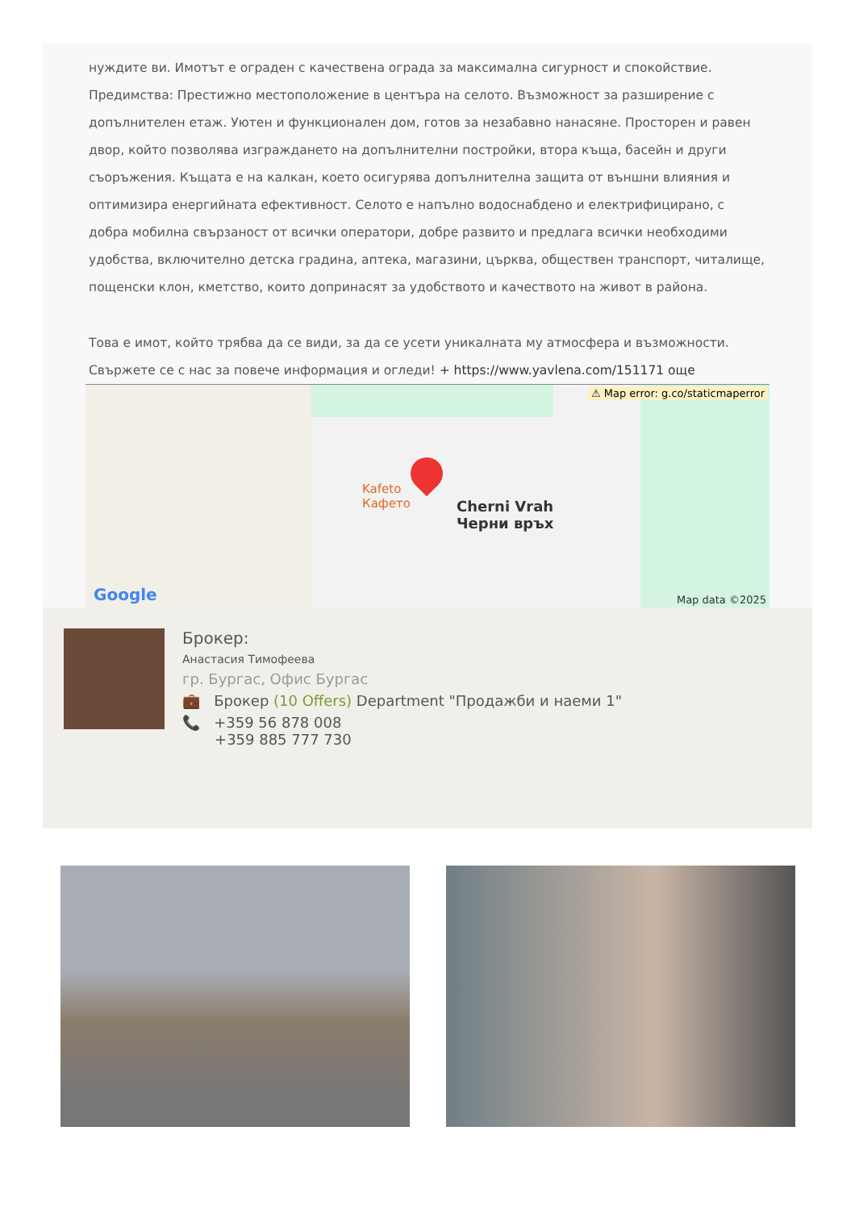нуждите ви. Имотът е ограден с качествена ограда за максимална сигурност и спокойствие. Предимства: Престижно местоположение в центъра на селото. Възможност за разширение с допълнителен етаж. Уютен и функционален дом, готов за незабавно нанасяне. Просторен и равен двор, който позволява изграждането на допълнителни постройки, втора къща, басейн и други съоръжения. Къщата е на калкан, което осигурява допълнителна защита от външни влияния и оптимизира енергийната ефективност. Селото е напълно водоснабдено и електрифицирано, с добра мобилна свързаност от всички оператори, добре развито и предлага всички необходими удобства, включително детска градина, аптека, магазини, църква, обществен транспорт, читалище, пощенски клон, кметство, които допринасят за удобството и качеството на живот в района.
Това е имот, който трябва да се види, за да се усети уникалната му атмосфера и възможности. Свържете се с нас за повече информация и огледи! + https://www.yavlena.com/151171 още
⚠ Map error: g.co/staticmaperror
Kafeto
Кафето
Cherni Vrah
Черни връх
Google Map data ©2025
Брокер:
Анастасия Тимофеева
гр. Бургас, Офис Бургас
💼 Брокер (10 Offers) Department "Продажби и наеми 1"
📞 +359 56 878 008
+359 885 777 730